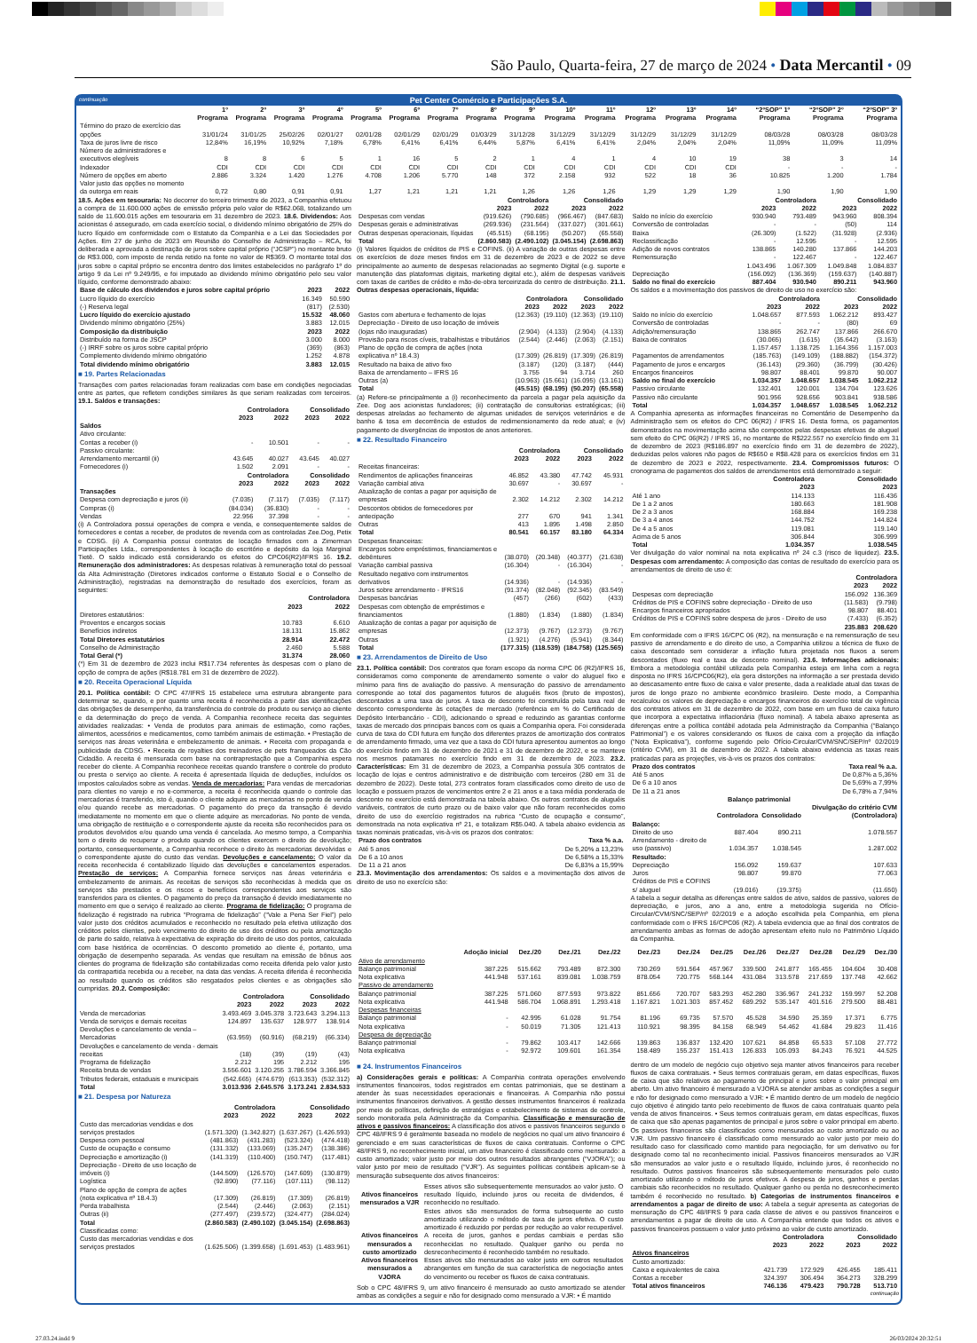São Paulo, Quarta-feira, 27 de março de 2024 • Data Mercantil • 09
continuação Pet Center Comércio e Participações S.A.
| | 1º Programa | 2º Programa | 3º Programa | 4º Programa | 5º Programa | 6º Programa | 7º Programa | 8º Programa | 9º Programa | 10º Programa | 11º Programa | 12º Programa | 13º Programa | 14º Programa | “2ºSOP” 1º Programa | “2ºSOP” 2º Programa | “2ºSOP” 3º Programa |
| --- | --- | --- | --- | --- | --- | --- | --- | --- | --- | --- | --- | --- | --- | --- | --- | --- | --- |
| Término do prazo de exercício das opções | 31/01/24 | 31/01/25 | 25/02/26 | 02/01/27 | 02/01/28 | 02/01/29 | 02/01/29 | 01/03/29 | 31/12/28 | 31/12/29 | 31/12/29 | 31/12/29 | 31/12/29 | 31/12/29 | 08/03/28 | 08/03/28 | 08/03/28 |
| Taxa de juros livre de risco | 12,84% | 16,19% | 10,92% | 7,18% | 6,78% | 6,41% | 6,41% | 6,44% | 5,87% | 6,41% | 6,41% | 2,04% | 2,04% | 2,04% | 11,09% | 11,09% | 11,09% |
| Número de administradores e executivos elegíveis | 8 | 8 | 6 | 5 | 1 | 16 | 5 | 2 | 1 | 4 | 1 | 4 | 10 | 19 | 38 | 3 | 14 |
| Indexador | CDI | CDI | CDI | CDI | CDI | CDI | CDI | CDI | CDI | CDI | CDI | CDI | CDI | CDI | - | - | - |
| Número de opções em aberto | 2.886 | 3.324 | 1.420 | 1.276 | 4.708 | 1.206 | 5.770 | 148 | 372 | 2.158 | 932 | 522 | 18 | 36 | 10.825 | 1.200 | 1.784 |
| Valor justo das opções no momento da outorga em reais | 0,72 | 0,80 | 0,91 | 0,91 | 1,27 | 1,21 | 1,21 | 1,21 | 1,26 | 1,26 | 1,26 | 1,29 | 1,29 | 1,29 | 1,90 | 1,90 | 1,90 |
18.5. Ações em tesouraria: No decorrer do terceiro trimestre de 2023, a Companhia efetuou a compra de 11.600.000 ações de emissão própria pelo valor de R$62.068, totalizando um saldo de 11.600.015 ações em tesouraria em 31 dezembro de 2023. 18.6. Dividendos: Aos acionistas é assegurado, em cada exercício social, o dividendo mínimo obrigatório de 25% do lucro líquido em conformidade com o Estatuto da Companhia e a Lei das Sociedades por Ações. Em 27 de junho de 2023 em Reunião do Conselho de Administração – RCA, foi deliberada e aprovada a destinação de juros sobre capital próprio (“JCSP”) no montante bruto de R$3.000, com imposto de renda retido na fonte no valor de R$369. O montante total dos juros sobre o capital próprio se encontra dentro dos limites estabelecidos no parágrafo 1º do artigo 9 da Lei nº 9.249/95, e foi imputado ao dividendo mínimo obrigatório pelo seu valor líquido, conforme demonstrado abaixo:
| Base de cálculo dos dividendos e juros sobre capital próprio | 2023 | 2022 |
| --- | --- | --- |
| Lucro líquido do exercício | 16.349 | 50.590 |
| (-) Reserva legal | (817) | (2.530) |
| Lucro líquido do exercício ajustado | 15.532 | 48.060 |
| Dividendo mínimo obrigatório (25%) | 3.883 | 12.015 |
| Composição da distribuição | 2023 | 2022 |
| Distribuído na forma de JSCP | 3.000 | 8.000 |
| (-) IRRF sobre os juros sobre capital próprio | (369) | (863) |
| Complemento dividendo mínimo obrigatório | 1.252 | 4.878 |
| Total dividendo mínimo obrigatório | 3.883 | 12.015 |
■ 19. Partes Relacionadas
Transações com partes relacionadas foram realizadas com base em condições negociadas entre as partes, que refletem condições similares às que seriam realizadas com terceiros. 19.1. Saldos e transações:
| | Controladora | | Consolidado | |
| --- | --- | --- | --- | --- |
| | 2023 | 2022 | 2023 | 2022 |
| Saldos | | | | |
| Ativo circulante: | | | | |
| Contas a receber (i) | - | 10.501 | - | - |
| Passivo circulante: | | | | |
| Arrendamento mercantil (ii) | 43.645 | 40.027 | 43.645 | 40.027 |
| Fornecedores (i) | 1.502 | 2.091 | - | - |
| | Controladora | | Consolidado | |
| | 2023 | 2022 | 2023 | 2022 |
| Transações | | | | |
| Despesa com depreciação e juros (ii) | (7.035) | (7.117) | (7.035) | (7.117) |
| Compras (i) | (84.034) | (36.830) | - | - |
| Vendas | 22.956 | 37.398 | - | - |
(i) A Controladora possui operações de compra e venda, e consequentemente saldos de fornecedores e contas a receber, de produtos de revenda com as controladas Zee.Dog, Petix e CDSG. (ii) A Companhia possui contratos de locação firmados com a Zimerman Participações Ltda., correspondentes à locação do escritório e depósito da loja Marginal Tietê. O saldo indicado está considerando os efeitos do CPC06(R2)/IFRS 16. 19.2. Remuneração dos administradores: As despesas relativas à remuneração total do pessoal da Alta Administração (Diretores indicados conforme o Estatuto Social e o Conselho de Administração), registradas na demonstração do resultado dos exercícios, foram as seguintes:
| | Controladora | |
| --- | --- | --- |
| | 2023 | 2022 |
| Diretores estatutários: | | |
| Proventos e encargos sociais | 10.783 | 6.610 |
| Benefícios indiretos | 18.131 | 15.862 |
| Total Diretores estatutários | 28.914 | 22.472 |
| Conselho de Administração | 2.460 | 5.588 |
| Total Geral (*) | 31.374 | 28.060 |
(*) Em 31 de dezembro de 2023 inclui R$17.734 referentes às despesas com o plano de opção de compra de ações (R$18.781 em 31 de dezembro de 2022).
■ 20. Receita Operacional Líquida
20.1. Política contábil: O CPC 47/IFRS 15 estabelece uma estrutura abrangente para determinar se, quando, e por quanto uma receita é reconhecida a partir das identificações das obrigações de desempenho, da transferência do controle do produto ou serviço ao cliente e da determinação do preço de venda. A Companhia reconhece receita das seguintes atividades realizadas: • Venda de produtos para animais de estimação, como rações, alimentos, acessórios e medicamentos, como também animais de estimação. • Prestação de serviços nas áreas veterinária e embelezamento de animais. • Receita com propaganda e publicidade da CDSG. • Receita de royalties dos treinadores de pets franqueados da Cão Cidadão. A receita é mensurada com base na contraprestação que a Companhia espera receber do cliente. A Companhia reconhece receitas quando transfere o controle do produto ou presta o serviço ao cliente. A receita é apresentada líquida de deduções, incluídos os impostos calculados sobre as vendas. Venda de mercadorias: Para vendas de mercadorias para clientes no varejo e no e-commerce, a receita é reconhecida quando o controle das mercadorias é transferido, isto é, quando o cliente adquire as mercadorias no ponto de venda e/ou quando recebe as mercadorias. O pagamento do preço da transação é devido imediatamente no momento em que o cliente adquire as mercadorias. No ponto de venda, uma obrigação de restituição e o correspondente ajuste da receita são reconhecidos para os produtos devolvidos e/ou quando uma venda é cancelada. Ao mesmo tempo, a Companhia tem o direito de recuperar o produto quando os clientes exercem o direito de devolução; portanto, consequentemente, a Companhia reconhece o direito às mercadorias devolvidas e o correspondente ajuste do custo das vendas. Devoluções e cancelamento: O valor da receita reconhecida é contabilizado líquido das devoluções e cancelamentos esperados. Prestação de serviços: A Companhia fornece serviços nas áreas veterinária e embelezamento de animais. As receitas de serviços são reconhecidas à medida que os serviços são prestados e os riscos e benefícios correspondentes aos serviços são transferidos para os clientes. O pagamento do preço da transação é devido imediatamente no momento em que o serviço é realizado ao cliente. Programa de fidelização: O programa de fidelização é registrado na rubrica “Programa de fidelização” (“Vale a Pena Ser Fiel”) pelo valor justo dos créditos acumulados e reconhecido no resultado pela efetiva utilização dos créditos pelos clientes, pelo vencimento do direito de uso dos créditos ou pela amortização de parte do saldo, relativa à expectativa de expiração do direito de uso dos pontos, calculada com base histórica de ocorrências. O desconto prometido ao cliente é, portanto, uma obrigação de desempenho separada. As vendas que resultam na emissão de bônus aos clientes do programa de fidelização são contabilizadas como receita diferida pelo valor justo da contrapartida recebida ou a receber, na data das vendas. A receita diferida é reconhecida ao resultado quando os créditos são resgatados pelos clientes e as obrigações são cumpridas. 20.2. Composição:
| | Controladora | | Consolidado | |
| --- | --- | --- | --- | --- |
| | 2023 | 2022 | 2023 | 2022 |
| Venda de mercadorias | 3.493.469 | 3.045.378 | 3.723.643 | 3.294.113 |
| Venda de serviços e demais receitas | 124.897 | 135.637 | 128.977 | 138.914 |
| Devoluções e cancelamento de venda – Mercadorias | (63.959) | (60.916) | (68.219) | (66.334) |
| Devoluções e cancelamento de venda - demais receitas | (18) | (39) | (19) | (43) |
| Programa de fidelização | 2.212 | 195 | 2.212 | 195 |
| Receita bruta de vendas | 3.556.601 | 3.120.255 | 3.786.594 | 3.366.845 |
| Tributos federais, estaduais e municipais | (542.665) | (474.679) | (613.353) | (532.312) |
| Total | 3.013.936 | 2.645.576 | 3.173.241 | 2.834.533 |
■ 21. Despesa por Natureza
| | Controladora | | Consolidado | |
| --- | --- | --- | --- | --- |
| | 2023 | 2022 | 2023 | 2022 |
| Custo das mercadorias vendidas e dos serviços prestados | (1.571.320) | (1.342.827) | (1.637.267) | (1.426.593) |
| Despesa com pessoal | (481.863) | (431.283) | (523.324) | (474.418) |
| Custo de ocupação e consumo | (131.332) | (133.069) | (135.247) | (138.386) |
| Depreciação e amortização (i) | (141.319) | (110.400) | (150.747) | (117.481) |
| Depreciação - Direito de uso locação de imóveis (i) | (144.509) | (126.570) | (147.609) | (130.879) |
| Logística | (92.890) | (77.116) | (107.111) | (98.112) |
| Plano de opção de compra de ações (nota explicativa nº 18.4.3) | (17.309) | (26.819) | (17.309) | (26.819) |
| Perda trabalhista | (2.544) | (2.446) | (2.063) | (2.151) |
| Outras (ii) | (277.497) | (239.572) | (324.477) | (284.024) |
| Total | (2.860.583) | (2.490.102) | (3.045.154) | (2.698.863) |
| Classificadas como: | | | | |
| Custo das mercadorias vendidas e dos serviços prestados | (1.625.506) | (1.399.658) | (1.691.453) | (1.483.961) |
| | Controladora | | Consolidado | |
| --- | --- | --- | --- | --- |
| | 2023 | 2022 | 2023 | 2022 |
| Despesas com vendas | (919.626) | (790.685) | (966.467) | (847.683) |
| Despesas gerais e administrativas | (269.936) | (231.564) | (337.027) | (301.661) |
| Outras despesas operacionais, líquidas | (45.515) | (68.195) | (50.207) | (65.558) |
| Total | (2.860.583) | (2.490.102) | (3.045.154) | (2.698.863) |
(i) Valores líquidos de créditos de PIS e COFINS. (ii) A variação de outras despesas entre os exercícios de doze meses findos em 31 de dezembro de 2023 e de 2022 se deve principalmente ao aumento de despesas relacionadas ao segmento Digital (e.g. suporte e manutenção das plataformas digitais, marketing digital etc.), além de despesas variáveis com taxas de cartões de crédito e mão-de-obra terceirizada do centro de distribuição. 21.1. Outras despesas operacionais, líquida:
| | Controladora | | Consolidado | |
| --- | --- | --- | --- | --- |
| | 2023 | 2022 | 2023 | 2022 |
| Gastos com abertura e fechamento de lojas | (12.363) | (19.110) | (12.363) | (19.110) |
| Depreciação - Direito de uso locação de imóveis (lojas não inauguradas) | (2.904) | (4.133) | (2.904) | (4.133) |
| Provisão para riscos cíveis, trabalhistas e tributários | (2.544) | (2.446) | (2.063) | (2.151) |
| Plano de opção de compra de ações (nota explicativa nº 18.4.3) | (17.309) | (26.819) | (17.309) | (26.819) |
| Resultado na baixa de ativo fixo | (3.187) | (120) | (3.187) | (444) |
| Baixa de arrendamento – IFRS 16 | 3.755 | 94 | 3.714 | 260 |
| Outras (a) | (10.963) | (15.661) | (16.095) | (13.161) |
| Total | (45.515) | (68.195) | (50.207) | (65.558) |
(a) Refere-se principalmente a (i) reconhecimento da parcela a pagar pela aquisição da Zee. Dog aos acionistas fundadores; (ii) contratação de consultorias estratégicas; (iii) despesas atreladas ao fechamento de algumas unidades de serviços veterinários e de banho & tosa em decorrência de estudos de redimensionamento da rede atual; e (iv) pagamento de divergências de impostos de anos anteriores.
■ 22. Resultado Financeiro
| | Controladora | | Consolidado | |
| --- | --- | --- | --- | --- |
| | 2023 | 2022 | 2023 | 2022 |
| Receitas financeiras: | | | | |
| Rendimentos de aplicações financeiras | 46.852 | 43.380 | 47.742 | 45.931 |
| Variação cambial ativa | 30.697 | - | 30.697 | - |
| Atualização de contas a pagar por aquisição de empresas | 2.302 | 14.212 | 2.302 | 14.212 |
| Descontos obtidos de fornecedores por antecipação | 277 | 670 | 941 | 1.341 |
| Outras | 413 | 1.895 | 1.498 | 2.850 |
| Total | 80.541 | 60.157 | 83.180 | 64.334 |
| Despesas financeiras: | | | | |
| Encargos sobre empréstimos, financiamentos e debêntures | (38.070) | (20.348) | (40.377) | (21.638) |
| Variação cambial passiva | (16.304) | - | (16.304) | - |
| Resultado negativo com instrumentos derivativos | (14.936) | - | (14.936) | - |
| Juros sobre arrendamento - IFRS16 | (91.374) | (82.048) | (92.345) | (83.549) |
| Despesas bancárias | (457) | (266) | (602) | (433) |
| Despesas com obtenção de empréstimos e financiamentos | (1.880) | (1.834) | (1.880) | (1.834) |
| Atualização de contas a pagar por aquisição de empresas | (12.373) | (9.767) | (12.373) | (9.767) |
| Outras | (1.921) | (4.276) | (5.941) | (8.344) |
| Total | (177.315) | (118.539) | (184.758) | (125.565) |
■ 23. Arrendamentos de Direito de Uso
23.1. Política contábil: Dos contratos que foram escopo da norma CPC 06 (R2)/IFRS 16, consideramos como componente de arrendamento somente o valor do aluguel fixo e mínimo para fins de avaliação do passivo. A mensuração do passivo de arrendamento corresponde ao total dos pagamentos futuros de aluguéis fixos (bruto de impostos), descontados a uma taxa de juros. A taxa de desconto foi construída pela taxa real de desconto correspondente às cotações de mercado (referência em % do Certificado de Depósito Interbancário - CDI), adicionando o spread e reduzindo as garantias conforme taxas de mercado dos principais bancos com os quais a Companhia opera. Foi considerada curva de taxa do CDI futura em função dos diferentes prazos de amortização dos contratos de arrendamento firmado, uma vez que a taxa do CDI futura apresentou aumentos ao longo do exercício findo em 31 de dezembro de 2021 e 31 de dezembro de 2022, e se manteve nos mesmos patamares no exercício findo em 31 de dezembro de 2023. 23.2. Características: Em 31 de dezembro de 2023, a Companhia possuía 305 contratos de locação de lojas e centros administrativo e de distribuição com terceiros (280 em 31 de dezembro de 2022). Deste total, 273 contratos foram classificados como direito de uso de locação e possuem prazos de vencimentos entre 2 e 21 anos e a taxa média ponderada de desconto no exercício está demonstrada na tabela abaixo. Os outros contratos de aluguéis variáveis, contratos de curto prazo ou de baixo valor que não foram reconhecidos como direito de uso do exercício registrados na rubrica “Custo de ocupação e consumo”, demonstrada na nota explicativa nº 21, e totalizam R$5.040. A tabela abaixo evidencia as taxas nominais praticadas, vis-à-vis os prazos dos contratos:
| Prazo dos contratos | Taxa % a.a. |
| --- | --- |
| Até 5 anos | De 5,20% a 13,23% |
| De 6 a 10 anos | De 6,58% a 15,33% |
| De 11 a 21 anos | De 6,83% a 15,99% |
23.3. Movimentação dos arrendamentos: Os saldos e a movimentação dos ativos de direito de uso no exercício são:
| | Controladora | | Consolidado | |
| --- | --- | --- | --- | --- |
| | 2023 | 2022 | 2023 | 2022 |
| Saldo no início do exercício | 930.940 | 793.489 | 943.960 | 808.394 |
| Conversão de controladas | - | - | (50) | 114 |
| Baixa | (26.309) | (1.522) | (31.928) | (2.936) |
| Reclassificação | - | 12.595 | - | 12.595 |
| Adição de novos contratos | 138.865 | 140.280 | 137.866 | 144.203 |
| Remensuração | - | 122.467 | - | 122.467 |
| | 1.043.496 | 1.067.309 | 1.049.848 | 1.084.837 |
| Depreciação | (156.092) | (136.369) | (159.637) | (140.887) |
| Saldo no final do exercício | 887.404 | 930.940 | 890.211 | 943.960 |
Os saldos e a movimentação dos passivos de direito de uso no exercício são:
| | Controladora | | Consolidado | |
| --- | --- | --- | --- | --- |
| | 2023 | 2022 | 2023 | 2022 |
| Saldo no início do exercício | 1.048.657 | 877.593 | 1.062.212 | 893.427 |
| Conversão de controladas | - | - | (80) | 69 |
| Adição/remensuração | 138.865 | 262.747 | 137.866 | 266.670 |
| Baixa de contratos | (30.065) | (1.615) | (35.642) | (3.163) |
| | 1.157.457 | 1.138.725 | 1.164.356 | 1.157.003 |
| Pagamentos de arrendamentos | (185.763) | (149.109) | (188.882) | (154.372) |
| Pagamento de juros e encargos | (36.143) | (29.360) | (36.799) | (30.426) |
| Encargos financeiros | 98.807 | 88.401 | 99.870 | 90.007 |
| Saldo no final do exercício | 1.034.357 | 1.048.657 | 1.038.545 | 1.062.212 |
| Passivo circulante | 132.401 | 120.001 | 134.704 | 123.626 |
| Passivo não circulante | 901.956 | 928.656 | 903.841 | 938.586 |
| Total | 1.034.357 | 1.048.657 | 1.038.545 | 1.062.212 |
A Companhia apresenta as informações financeiras no Comentário de Desempenho da Administração sem os efeitos do CPC 06(R2) / IFRS 16. Desta forma, os pagamentos demonstrados na movimentação acima são compostos pelas despesas efetivas de aluguel sem efeito do CPC 06(R2) / IFRS 16, no montante de R$222.557 no exercício findo em 31 de dezembro de 2023 (R$186.897 no exercício findo em 31 de dezembro de 2022), deduzidas pelos valores não pagos de R$650 e R$8.428 para os exercícios findos em 31 de dezembro de 2023 e 2022, respectivamente. 23.4. Compromissos futuros: O cronograma de pagamentos dos saldos de arrendamentos está demonstrado a seguir:
| | Controladora | Consolidado |
| --- | --- | --- |
| | 2023 | 2023 |
| Até 1 ano | 114.133 | 116.436 |
| De 1 a 2 anos | 180.663 | 181.908 |
| De 2 a 3 anos | 168.884 | 169.238 |
| De 3 a 4 anos | 144.752 | 144.824 |
| De 4 a 5 anos | 119.081 | 119.140 |
| Acima de 5 anos | 306.844 | 306.999 |
| Total | 1.034.357 | 1.038.545 |
Ver divulgação do valor nominal na nota explicativa nº 24 c.3 (risco de liquidez). 23.5. Despesas com arrendamento: A composição das contas de resultado do exercício para os arrendamentos de direito de uso é:
| | Controladora | |
| --- | --- | --- |
| | 2023 | 2022 |
| Despesas com depreciação | 156.092 | 136.369 |
| Créditos de PIS e COFINS sobre depreciação - Direito de uso | (11.583) | (9.798) |
| Encargos financeiros apropriados | 98.807 | 88.401 |
| Créditos de PIS e COFINS sobre despesa de juros - Direito de uso | (7.433) | (6.352) |
| | 235.883 | 208.620 |
Em conformidade com o IFRS 16/CPC 06 (R2), na mensuração e na remensuração de seu passivo de arrendamento e do direito de uso, a Companhia utilizou a técnica de fluxo de caixa descontado sem considerar a inflação futura projetada nos fluxos a serem descontados (fluxo real e taxa de desconto nominal). 23.6. Informações adicionais: Embora a metodologia contábil utilizada pela Companhia esteja em linha com a regra disposta no IFRS 16/CPC06(R2), ela gera distorções na informação a ser prestada devido ao descasamento entre fluxo de caixa e valor presente, dada a realidade atual das taxas de juros de longo prazo no ambiente econômico brasileiro. Deste modo, a Companhia recalculou os valores de depreciação e encargos financeiros do exercício total de vigência dos contratos ativos em 31 de dezembro de 2022, com base em um fluxo de caixa futuro que incorpora a expectativa inflacionária (fluxo nominal). A tabela abaixo apresenta as diferenças entre a política contábil adotada pela Administração da Companhia (“Balanço Patrimonial”) e os valores considerando os fluxos de caixa com a projeção da inflação (“Nota Explicativa”), conforme sugerido pelo Ofício-Circular/CVM/SNC/SEP/nº 02/2019 (critério CVM), em 31 de dezembro de 2022. A tabela abaixo evidencia as taxas reais praticadas para as projeções, vis-à-vis os prazos dos contratos:
| Prazo dos contratos | Taxa real % a.a. |
| --- | --- |
| Até 5 anos | De 0,87% a 5,36% |
| De 6 a 10 anos | De 5,69% a 7,99% |
| De 11 a 21 anos | De 6,78% a 7,94% |
| | Balanço patrimonial | | |
| --- | --- | --- | --- |
| | Controladora | Consolidado | Divulgação do critério CVM (Controladora) |
| Balanço: | | | |
| Direito de uso | 887.404 | 890.211 | 1.078.557 |
| Arrendamento - direito de uso (passivo) | 1.034.357 | 1.038.545 | 1.287.002 |
| Resultado: | | | |
| Depreciação | 156.092 | 159.637 | 107.633 |
| Juros | 98.807 | 99.870 | 77.063 |
| Créditos de PIS e COFINS s/ aluguel | (19.016) | (19.375) | (11.650) |
A tabela a seguir detalha as diferenças entre saldos de ativo, saldos de passivo, valores de depreciação, e juros, ano a ano, entre a metodologia sugerida no Ofício-Circular/CVM/SNC/SEP/nº 02/2019 e a adoção escolhida pela Companhia, em plena conformidade com o IFRS 16/CPC06 (R2). A tabela evidencia que ao final dos contratos de arrendamento ambas as formas de adoção apresentam efeito nulo no Patrimônio Líquido da Companhia.
| | Adoção inicial | Dez./20 | Dez./21 | Dez./22 | Dez./23 | Dez./24 | Dez./25 | Dez./26 | Dez./27 | Dez./28 | Dez./29 | Dez./30 |
| --- | --- | --- | --- | --- | --- | --- | --- | --- | --- | --- | --- | --- |
| Ativo de arrendamento | | | | | | | | | | | | |
| Balanço patrimonial | 387.225 | 515.662 | 793.489 | 872.300 | 730.269 | 591.564 | 457.967 | 339.500 | 241.877 | 165.455 | 104.604 | 30.408 |
| Nota explicativa | 441.948 | 537.161 | 839.081 | 1.038.759 | 878.054 | 720.775 | 568.144 | 431.084 | 313.578 | 217.659 | 137.748 | 42.662 |
| Passivo de arrendamento | | | | | | | | | | | | |
| Balanço patrimonial | 387.225 | 571.060 | 877.593 | 973.822 | 851.656 | 720.707 | 583.293 | 452.280 | 336.967 | 241.232 | 159.997 | 52.208 |
| Nota explicativa | 441.948 | 586.704 | 1.068.891 | 1.293.418 | 1.167.821 | 1.021.303 | 857.452 | 689.292 | 535.147 | 401.516 | 279.500 | 88.481 |
| Despesas financeiras | | | | | | | | | | | | |
| Balanço patrimonial | - | 42.995 | 61.028 | 91.754 | 81.196 | 69.735 | 57.570 | 45.528 | 34.590 | 25.359 | 17.371 | 6.775 |
| Nota explicativa | - | 50.019 | 71.305 | 121.413 | 110.921 | 98.395 | 84.158 | 68.949 | 54.462 | 41.684 | 29.823 | 11.416 |
| Despesa de depreciação | | | | | | | | | | | | |
| Balanço patrimonial | - | 79.862 | 103.417 | 142.666 | 139.863 | 136.837 | 132.420 | 107.621 | 84.858 | 65.533 | 57.108 | 27.772 |
| Nota explicativa | - | 92.972 | 109.601 | 161.354 | 158.489 | 155.237 | 151.413 | 126.833 | 105.093 | 84.243 | 76.921 | 44.525 |
■ 24. Instrumentos Financeiros
a) Considerações gerais e políticas: A Companhia contrata operações envolvendo instrumentos financeiros, todos registrados em contas patrimoniais, que se destinam a atender às suas necessidades operacionais e financeiras. A Companhia não possui instrumentos financeiros derivativos. A gestão desses instrumentos financeiros é realizada por meio de políticas, definição de estratégias e estabelecimento de sistemas de controle, sendo monitorada pela Administração da Companhia. Classificação e mensuração de ativos e passivos financeiros: A classificação dos ativos e passivos financeiros segundo o CPC 48/IFRS 9 é geralmente baseada no modelo de negócios no qual um ativo financeiro é gerenciado e em suas características de fluxos de caixa contratuais. Conforme o CPC 48/IFRS 9, no reconhecimento inicial, um ativo financeiro é classificado como mensurado: a custo amortizado; valor justo por meio dos outros resultados abrangentes (“VJORA”); ou valor justo por meio de resultado (“VJR”). As seguintes políticas contábeis aplicam-se à mensuração subsequente dos ativos financeiros:
| Ativos financeiros mensurados a VJR | Esses ativos são subsequentemente mensurados ao valor justo. O resultado líquido, incluindo juros ou receita de dividendos, é reconhecido no resultado. |
| Ativos financeiros mensurados a custo amortizado | Estes ativos são mensurados de forma subsequente ao custo amortizado utilizando o método de taxa de juros efetiva. O custo amortizado é reduzido por perdas por redução ao valor recuperável. A receita de juros, ganhos e perdas cambiais e perdas são reconhecidas no resultado. Qualquer ganho ou perda no desreconhecimento é reconhecido também no resultado. |
| Ativos financeiros mensurados a VJORA | Esses ativos são mensurados ao valor justo em outros resultados abrangentes em função de sua característica de negociação antes do vencimento ou receber os fluxos de caixa contratuais. |
Sob o CPC 48/IFRS 9, um ativo financeiro é mensurado ao custo amortizado se atender ambas as condições a seguir e não for designado como mensurado a VJR: • É mantido
dentro de um modelo de negócio cujo objetivo seja manter ativos financeiros para receber fluxos de caixa contratuais. • Seus termos contratuais geram, em datas específicas, fluxos de caixa que são relativos ao pagamento de principal e juros sobre o valor principal em aberto. Um ativo financeiro é mensurado a VJORA se atender ambas as condições a seguir e não for designado como mensurado a VJR: • É mantido dentro de um modelo de negócio cujo objetivo é atingido tanto pelo recebimento de fluxos de caixa contratuais quanto pela venda de ativos financeiros. • Seus termos contratuais geram, em datas específicas, fluxos de caixa que são apenas pagamentos de principal e juros sobre o valor principal em aberto. Os passivos financeiros são classificados como mensurados ao custo amortizado ou ao VJR. Um passivo financeiro é classificado como mensurado ao valor justo por meio do resultado caso for classificado como mantido para negociação, for um derivativo ou for designado como tal no reconhecimento inicial. Passivos financeiros mensurados ao VJR são mensurados ao valor justo e o resultado líquido, incluindo juros, é reconhecido no resultado. Outros passivos financeiros são subsequentemente mensurados pelo custo amortizado utilizando o método de juros efetivos. A despesa de juros, ganhos e perdas cambiais são reconhecidos no resultado. Qualquer ganho ou perda no desreconhecimento também é reconhecido no resultado. b) Categorias de instrumentos financeiros e arrendamentos a pagar de direito de uso: A tabela a seguir apresenta as categorias de mensuração do CPC 48/IFRS 9 para cada classe de ativos e ou passivos financeiros e arrendamentos a pagar de direito de uso. A Companhia entende que todos os ativos e passivos financeiros possuem o valor justo próximo ao valor de custo amortizado.
| | Controladora | | Consolidado | |
| --- | --- | --- | --- | --- |
| | 2023 | 2022 | 2023 | 2022 |
| Ativos financeiros | | | | |
| Custo amortizado: | | | | |
| Caixa e equivalentes de caixa | 421.739 | 172.929 | 426.455 | 185.411 |
| Contas a receber | 324.397 | 306.494 | 364.273 | 328.299 |
| Total ativos financeiros | 746.136 | 479.423 | 790.728 | 513.710 |
continuação
27.03.24.indd 9 26/03/2024 20:32:51